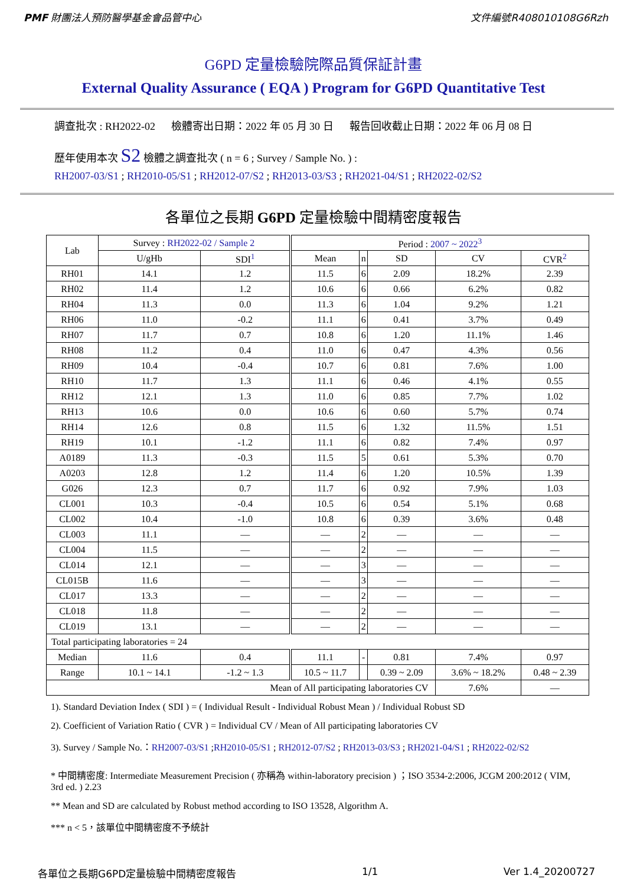PMF 財團法人預防醫學基金會品管中心 文件編號R408010108G6Rzh
G6PD 定量檢驗院際品質保証計畫
External Quality Assurance ( EQA ) Program for G6PD Quantitative Test
調查批次 : RH2022-02 檢體寄出日期：2022 年 05 月 30 日 報告回收截止日期：2022 年 06 月 08 日
歷年使用本次 S2 檢體之調查批次 ( n = 6 ; Survey / Sample No. ) :
RH2007-03/S1 ; RH2010-05/S1 ; RH2012-07/S2 ; RH2013-03/S3 ; RH2021-04/S1 ; RH2022-02/S2
各單位之長期 G6PD 定量檢驗中間精密度報告
| Lab | Survey : RH2022-02 / Sample 2 | | Period : 2007 ~ 2022<sup>3</sup> | | | | |
| --- | --- | --- | --- | --- | --- | --- | --- |
| | U/gHb | SDI<sup>1</sup> | Mean | n | SD | CV | CVR<sup>2</sup> |
| RH01 | 14.1 | 1.2 | 11.5 | 6 | 2.09 | 18.2% | 2.39 |
| RH02 | 11.4 | 1.2 | 10.6 | 6 | 0.66 | 6.2% | 0.82 |
| RH04 | 11.3 | 0.0 | 11.3 | 6 | 1.04 | 9.2% | 1.21 |
| RH06 | 11.0 | -0.2 | 11.1 | 6 | 0.41 | 3.7% | 0.49 |
| RH07 | 11.7 | 0.7 | 10.8 | 6 | 1.20 | 11.1% | 1.46 |
| RH08 | 11.2 | 0.4 | 11.0 | 6 | 0.47 | 4.3% | 0.56 |
| RH09 | 10.4 | -0.4 | 10.7 | 6 | 0.81 | 7.6% | 1.00 |
| RH10 | 11.7 | 1.3 | 11.1 | 6 | 0.46 | 4.1% | 0.55 |
| RH12 | 12.1 | 1.3 | 11.0 | 6 | 0.85 | 7.7% | 1.02 |
| RH13 | 10.6 | 0.0 | 10.6 | 6 | 0.60 | 5.7% | 0.74 |
| RH14 | 12.6 | 0.8 | 11.5 | 6 | 1.32 | 11.5% | 1.51 |
| RH19 | 10.1 | -1.2 | 11.1 | 6 | 0.82 | 7.4% | 0.97 |
| A0189 | 11.3 | -0.3 | 11.5 | 5 | 0.61 | 5.3% | 0.70 |
| A0203 | 12.8 | 1.2 | 11.4 | 6 | 1.20 | 10.5% | 1.39 |
| G026 | 12.3 | 0.7 | 11.7 | 6 | 0.92 | 7.9% | 1.03 |
| CL001 | 10.3 | -0.4 | 10.5 | 6 | 0.54 | 5.1% | 0.68 |
| CL002 | 10.4 | -1.0 | 10.8 | 6 | 0.39 | 3.6% | 0.48 |
| CL003 | 11.1 | — | — | 2 | — | — | — |
| CL004 | 11.5 | — | — | 2 | — | — | — |
| CL014 | 12.1 | — | — | 3 | — | — | — |
| CL015B | 11.6 | — | — | 3 | — | — | — |
| CL017 | 13.3 | — | — | 2 | — | — | — |
| CL018 | 11.8 | — | — | 2 | — | — | — |
| CL019 | 13.1 | — | — | 2 | — | — | — |
| Total participating laboratories = 24 | | | | | | | |
| Median | 11.6 | 0.4 | 11.1 | - | 0.81 | 7.4% | 0.97 |
| Range | 10.1 ~ 14.1 | -1.2 ~ 1.3 | 10.5 ~ 11.7 | | 0.39 ~ 2.09 | 3.6% ~ 18.2% | 0.48 ~ 2.39 |
| Mean of All participating laboratories CV | | | | | | 7.6% | — |
1). Standard Deviation Index ( SDI ) = ( Individual Result - Individual Robust Mean ) / Individual Robust SD
2). Coefficient of Variation Ratio ( CVR ) = Individual CV / Mean of All participating laboratories CV
3). Survey / Sample No.：RH2007-03/S1 ;RH2010-05/S1 ; RH2012-07/S2 ; RH2013-03/S3 ; RH2021-04/S1 ; RH2022-02/S2
* 中間精密度: Intermediate Measurement Precision ( 亦稱為 within-laboratory precision ) ；ISO 3534-2:2006, JCGM 200:2012 ( VIM, 3rd ed. ) 2.23
** Mean and SD are calculated by Robust method according to ISO 13528, Algorithm A.
*** n < 5，該單位中間精密度不予統計
各單位之長期G6PD定量檢驗中間精密度報告 1/1 Ver 1.4_20200727